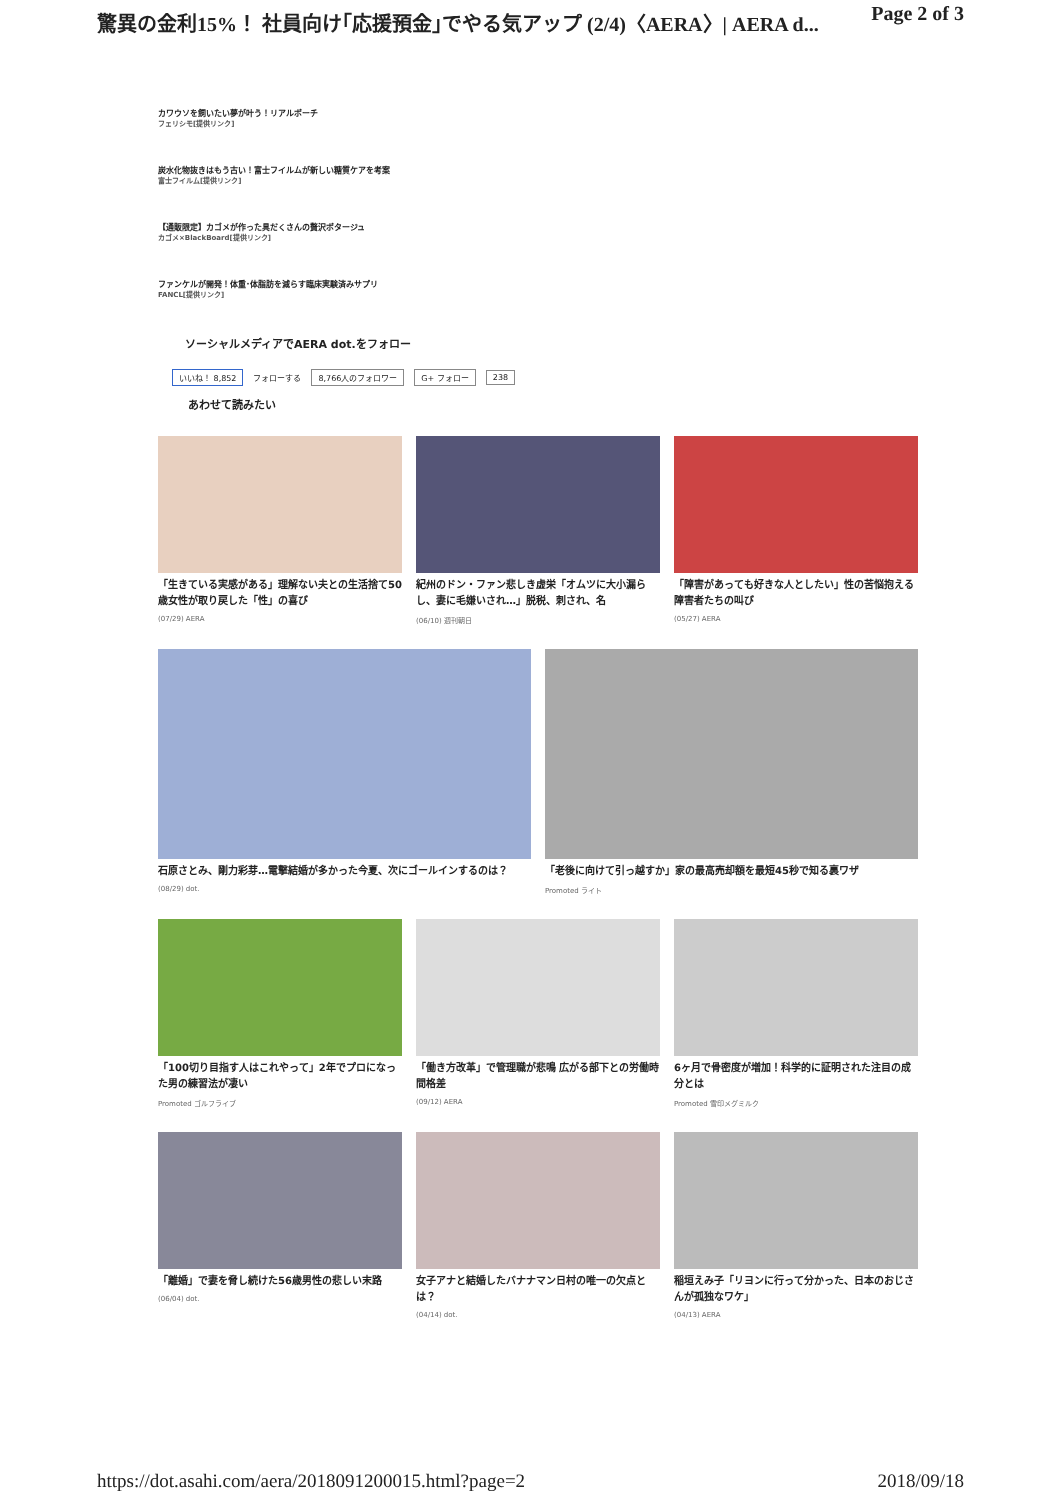驚異の金利15%！ 社員向け｢応援預金｣でやる気アップ (2/4)〈AERA〉| AERA d... Page 2 of 3
カワウソを飼いたい夢が叶う！リアルポーチ
フェリシモ[提供リンク]
炭水化物抜きはもう古い！富士フイルムが新しい糖質ケアを考案
富士フイルム[提供リンク]
【通販限定】カゴメが作った具だくさんの贅沢ポタージュ
カゴメ×BlackBoard[提供リンク]
ファンケルが開発！体重･体脂肪を減らす臨床実験済みサプリ
FANCL[提供リンク]
ソーシャルメディアでAERA dot.をフォロー
いいね！ 8,852 フォローする 8,766人のフォロワー G+ フォロー 238
あわせて読みたい
「生きている実感がある」理解ない夫との生活捨て50歳女性が取り戻した「性」の喜び
(07/29) AERA
紀州のドン・ファン悲しき虚栄「オムツに大小漏らし、妻に毛嫌いされ…」脱税、刺され、名
(06/10) 週刊朝日
「障害があっても好きな人としたい」性の苦悩抱える障害者たちの叫び
(05/27) AERA
石原さとみ、剛力彩芽…電撃結婚が多かった今夏、次にゴールインするのは？
(08/29) dot.
「老後に向けて引っ越すか」家の最高売却額を最短45秒で知る裏ワザ
Promoted ライト
「100切り目指す人はこれやって」2年でプロになった男の練習法が凄い
Promoted ゴルフライブ
「働き方改革」で管理職が悲鳴 広がる部下との労働時間格差
(09/12) AERA
6ヶ月で骨密度が増加！科学的に証明された注目の成分とは
Promoted 雪印メグミルク
「離婚」で妻を脅し続けた56歳男性の悲しい末路
(06/04) dot.
女子アナと結婚したバナナマン日村の唯一の欠点とは？
(04/14) dot.
稲垣えみ子「リヨンに行って分かった、日本のおじさんが孤独なワケ」
(04/13) AERA
https://dot.asahi.com/aera/2018091200015.html?page=2 2018/09/18